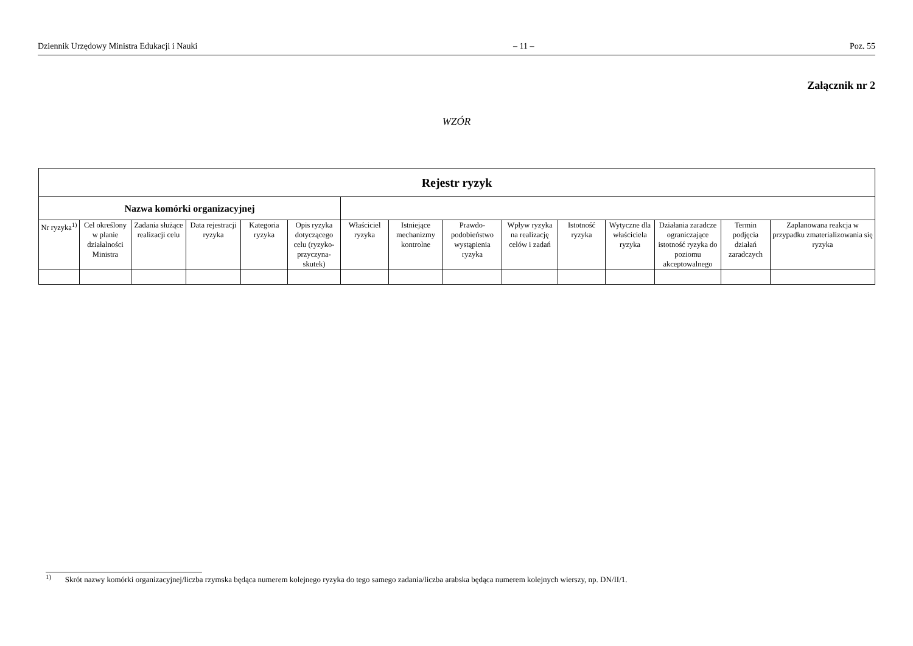Dziennik Urzędowy Ministra Edukacji i Nauki – 11 – Poz. 55
Załącznik nr 2
WZÓR
| Rejestr ryzyk | | | | | | | | | | | | | | |
| --- | --- | --- | --- | --- | --- | --- | --- | --- | --- | --- | --- | --- | --- | --- |
| Nazwa komórki organizacyjnej | | | | | | | | | | | | | | |
| Nr ryzyka<sup>1)</sup> | Cel określony w planie działalności Ministra | Zadania służące realizacji celu | Data rejestracji ryzyka | Kategoria ryzyka | Opis ryzyka dotyczącego celu (ryzyko-przyczyna-skutek) | Właściciel ryzyka | Istniejące mechanizmy kontrolne | Prawdo-podobieństwo wystąpienia ryzyka | Wpływ ryzyka na realizację celów i zadań | Istotność ryzyka | Wytyczne dla właściciela ryzyka | Działania zaradcze ograniczające istotność ryzyka do poziomu akceptowalnego | Termin podjęcia działań zaradczych | Zaplanowana reakcja w przypadku zmaterializowania się ryzyka |
<sup>1)</sup> Skrót nazwy komórki organizacyjnej/liczba rzymska będąca numerem kolejnego ryzyka do tego samego zadania/liczba arabska będąca numerem kolejnych wierszy, np. DN/II/1.